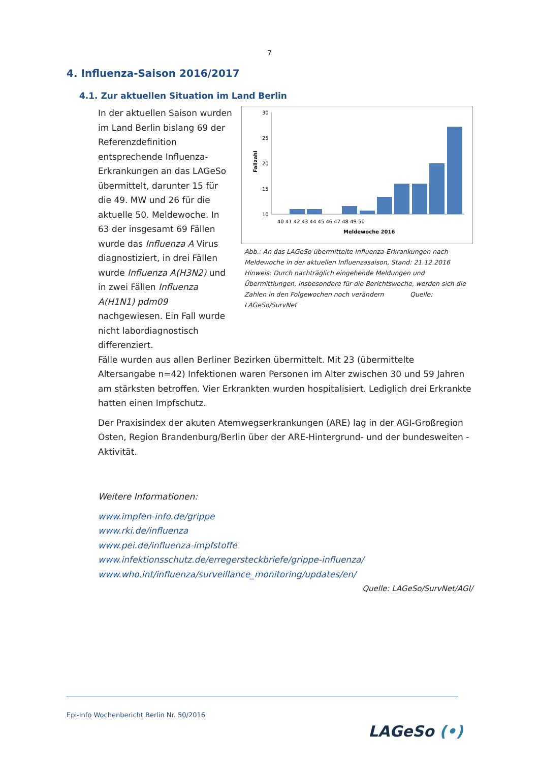7
4. Influenza-Saison 2016/2017
4.1. Zur aktuellen Situation im Land Berlin
In der aktuellen Saison wurden im Land Berlin bislang 69 der Referenzdefinition entsprechende Influenza-Erkrankungen an das LAGeSo übermittelt, darunter 15 für die 49. MW und 26 für die aktuelle 50. Meldewoche. In 63 der insgesamt 69 Fällen wurde das Influenza A Virus diagnostiziert, in drei Fällen wurde Influenza A(H3N2) und in zwei Fällen Influenza A(H1N1) pdm09 nachgewiesen. Ein Fall wurde nicht labordiagnostisch differenziert.
Fallzahl
30
25
20
15
10
5
40 41 42 43 44 45 46 47 48 49 50
Meldewoche 2016
Abb.: An das LAGeSo übermittelte Influenza-Erkrankungen nach Meldewoche in der aktuellen Influenzasaison, Stand: 21.12.2016
Hinweis: Durch nachträglich eingehende Meldungen und Übermittlungen, insbesondere für die Berichtswoche, werden sich die Zahlen in den Folgewochen noch verändern Quelle: LAGeSo/SurvNet
Fälle wurden aus allen Berliner Bezirken übermittelt. Mit 23 (übermittelte Altersangabe n=42) Infektionen waren Personen im Alter zwischen 30 und 59 Jahren am stärksten betroffen. Vier Erkrankten wurden hospitalisiert. Lediglich drei Erkrankte hatten einen Impfschutz.
Der Praxisindex der akuten Atemwegserkrankungen (ARE) lag in der AGI-Großregion Osten, Region Brandenburg/Berlin über der ARE-Hintergrund- und der bundesweiten -Aktivität.
Weitere Informationen:
www.impfen-info.de/grippe
www.rki.de/influenza
www.pei.de/influenza-impfstoffe
www.infektionsschutz.de/erregersteckbriefe/grippe-influenza/
www.who.int/influenza/surveillance_monitoring/updates/en/
Quelle: LAGeSo/SurvNet/AGI/
Epi-Info Wochenbericht Berlin Nr. 50/2016
LAGeSo (•)